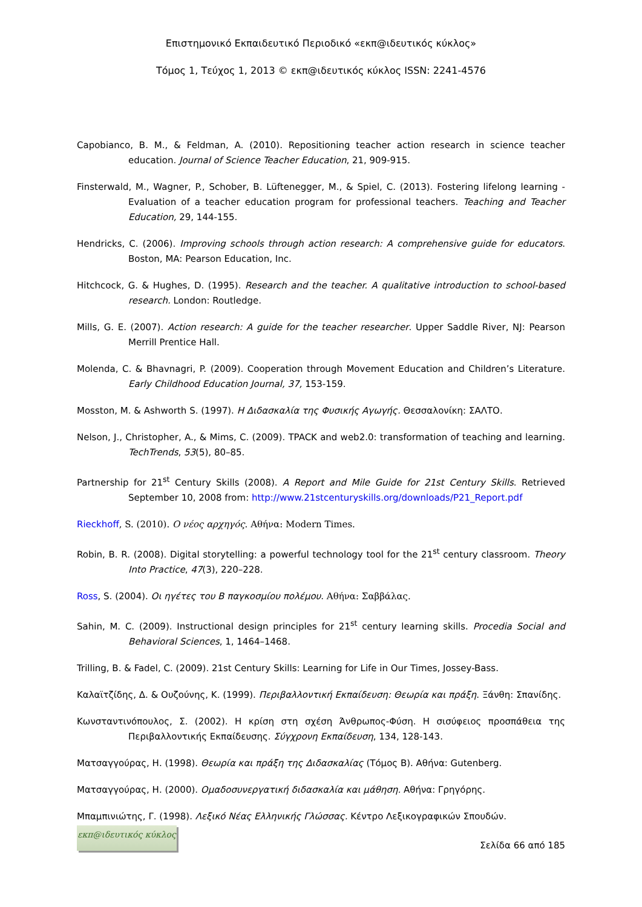Επιστημονικό Εκπαιδευτικό Περιοδικό «εκπ@ιδευτικός κύκλος»
Τόμος 1, Τεύχος 1, 2013 © εκπ@ιδευτικός κύκλος ISSN: 2241-4576
Capobianco, B. M., & Feldman, A. (2010). Repositioning teacher action research in science teacher education. Journal of Science Teacher Education, 21, 909-915.
Finsterwald, M., Wagner, P., Schober, B. Lüftenegger, M., & Spiel, C. (2013). Fostering lifelong learning - Evaluation of a teacher education program for professional teachers. Teaching and Teacher Education, 29, 144-155.
Hendricks, C. (2006). Improving schools through action research: A comprehensive guide for educators. Boston, MA: Pearson Education, Inc.
Hitchcock, G. & Hughes, D. (1995). Research and the teacher. A qualitative introduction to school-based research. London: Routledge.
Mills, G. E. (2007). Action research: A guide for the teacher researcher. Upper Saddle River, NJ: Pearson Merrill Prentice Hall.
Molenda, C. & Bhavnagri, P. (2009). Cooperation through Movement Education and Children’s Literature. Early Childhood Education Journal, 37, 153-159.
Mosston, M. & Ashworth S. (1997). Η Διδασκαλία της Φυσικής Αγωγής. Θεσσαλονίκη: ΣΑΛΤΟ.
Nelson, J., Christopher, A., & Mims, C. (2009). TPACK and web2.0: transformation of teaching and learning. TechTrends, 53(5), 80–85.
Partnership for 21<sup>st</sup> Century Skills (2008). A Report and Mile Guide for 21st Century Skills. Retrieved September 10, 2008 from: http://www.21stcenturyskills.org/downloads/P21_Report.pdf
Rieckhoff, S. (2010). Ο νέος αρχηγός. Αθήνα: Modern Times.
Robin, B. R. (2008). Digital storytelling: a powerful technology tool for the 21<sup>st</sup> century classroom. Theory Into Practice, 47(3), 220–228.
Ross, S. (2004). Οι ηγέτες του Β παγκοσμίου πολέμου. Αθήνα: Σαββάλας.
Sahin, M. C. (2009). Instructional design principles for 21<sup>st</sup> century learning skills. Procedia Social and Behavioral Sciences, 1, 1464–1468.
Trilling, B. & Fadel, C. (2009). 21st Century Skills: Learning for Life in Our Times, Jossey-Bass.
Καλαϊτζίδης, Δ. & Ουζούνης, Κ. (1999). Περιβαλλοντική Εκπαίδευση: Θεωρία και πράξη. Ξάνθη: Σπανίδης.
Κωνσταντινόπουλος, Σ. (2002). Η κρίση στη σχέση Άνθρωπος-Φύση. Η σισύφειος προσπάθεια της Περιβαλλοντικής Εκπαίδευσης. Σύγχρονη Εκπαίδευση, 134, 128-143.
Ματσαγγούρας, Η. (1998). Θεωρία και πράξη της Διδασκαλίας (Τόμος Β). Αθήνα: Gutenberg.
Ματσαγγούρας, Η. (2000). Ομαδοσυνεργατική διδασκαλία και μάθηση. Αθήνα: Γρηγόρης.
Μπαμπινιώτης, Γ. (1998). Λεξικό Νέας Ελληνικής Γλώσσας. Κέντρο Λεξικογραφικών Σπουδών.
εκπ@ιδευτικός κύκλος
Σελίδα 66 από 185